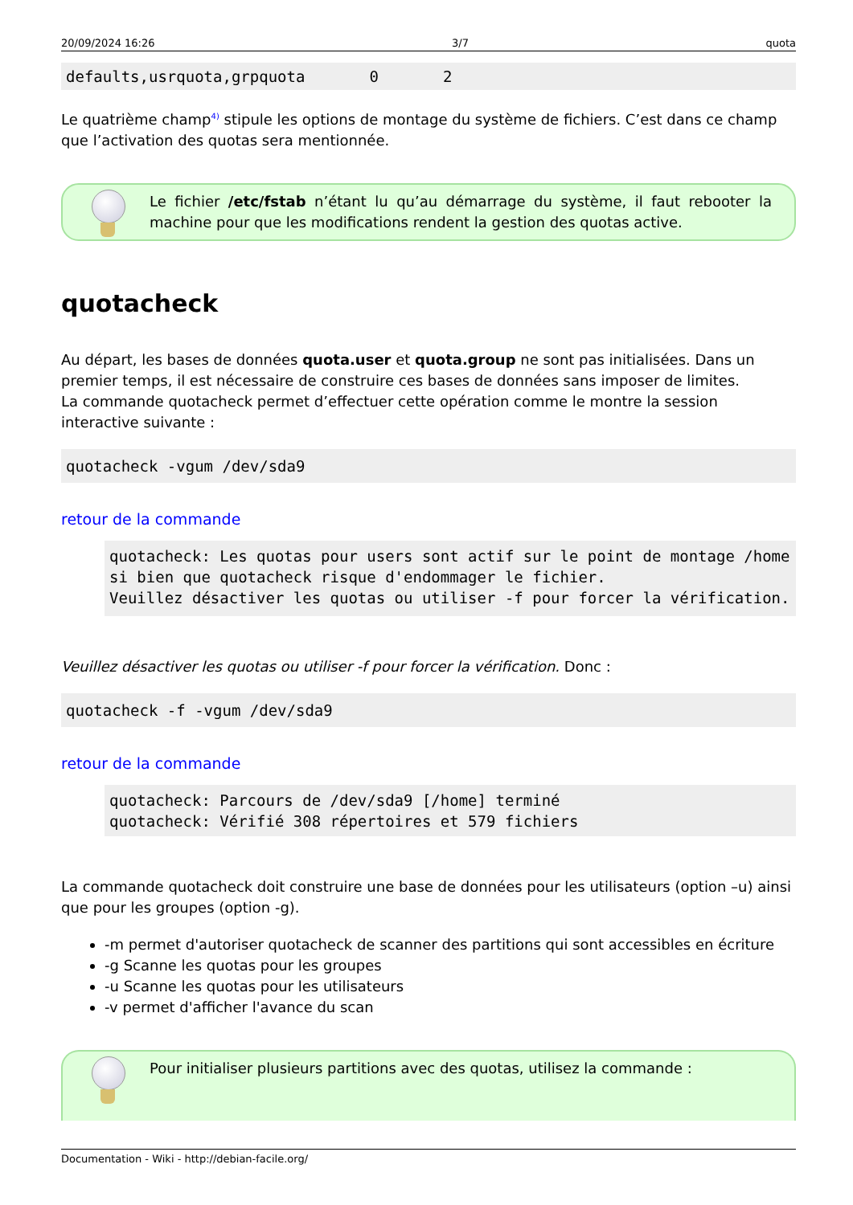20/09/2024 16:26 3/7 quota
defaults,usrquota,grpquota       0       2
Le quatrième champ<sup>4)</sup> stipule les options de montage du système de fichiers. C’est dans ce champ que l’activation des quotas sera mentionnée.
Le fichier /etc/fstab n’étant lu qu’au démarrage du système, il faut rebooter la machine pour que les modifications rendent la gestion des quotas active.
quotacheck
Au départ, les bases de données quota.user et quota.group ne sont pas initialisées. Dans un premier temps, il est nécessaire de construire ces bases de données sans imposer de limites.
La commande quotacheck permet d’effectuer cette opération comme le montre la session interactive suivante :
quotacheck -vgum /dev/sda9
retour de la commande
quotacheck: Les quotas pour users sont actif sur le point de montage /home si bien que quotacheck risque d'endommager le fichier.
Veuillez désactiver les quotas ou utiliser -f pour forcer la vérification.
Veuillez désactiver les quotas ou utiliser -f pour forcer la vérification. Donc :
quotacheck -f -vgum /dev/sda9
retour de la commande
quotacheck: Parcours de /dev/sda9 [/home] terminé
quotacheck: Vérifié 308 répertoires et 579 fichiers
La commande quotacheck doit construire une base de données pour les utilisateurs (option –u) ainsi que pour les groupes (option -g).
-m permet d'autoriser quotacheck de scanner des partitions qui sont accessibles en écriture
-g Scanne les quotas pour les groupes
-u Scanne les quotas pour les utilisateurs
-v permet d'afficher l'avance du scan
Pour initialiser plusieurs partitions avec des quotas, utilisez la commande :
Documentation - Wiki - http://debian-facile.org/